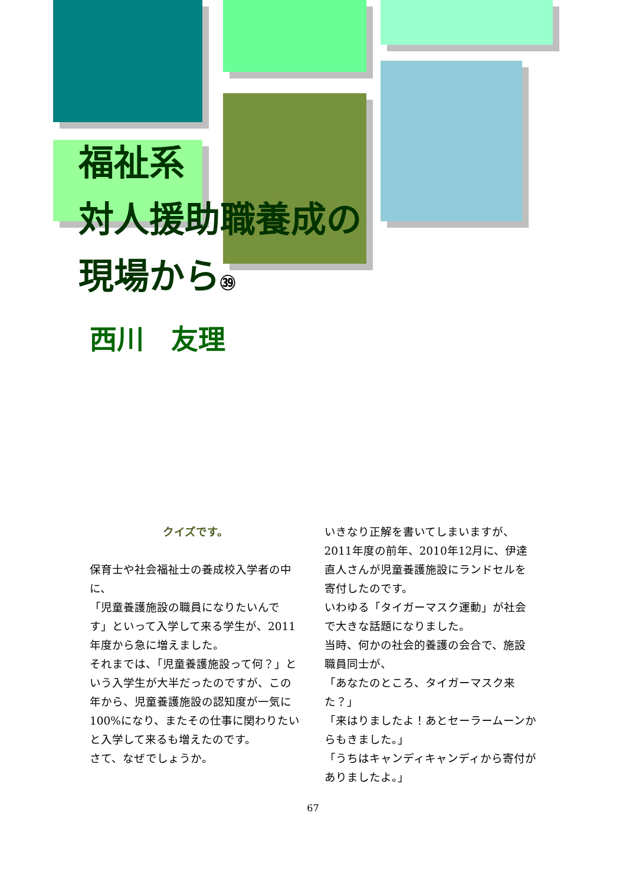福祉系
対人援助職養成の
現場から㊴
西川　友理
クイズです。
保育士や社会福祉士の養成校入学者の中に、
「児童養護施設の職員になりたいんです」といって入学して来る学生が、2011年度から急に増えました。
それまでは、「児童養護施設って何？」という入学生が大半だったのですが、この年から、児童養護施設の認知度が一気に100%になり、またその仕事に関わりたいと入学して来るも増えたのです。
さて、なぜでしょうか。
いきなり正解を書いてしまいますが、2011年度の前年、2010年12月に、伊達直人さんが児童養護施設にランドセルを寄付したのです。
いわゆる「タイガーマスク運動」が社会で大きな話題になりました。
当時、何かの社会的養護の会合で、施設職員同士が、
「あなたのところ、タイガーマスク来た？」
「来はりましたよ！あとセーラームーンからもきました。」
「うちはキャンディキャンディから寄付がありましたよ。」
67